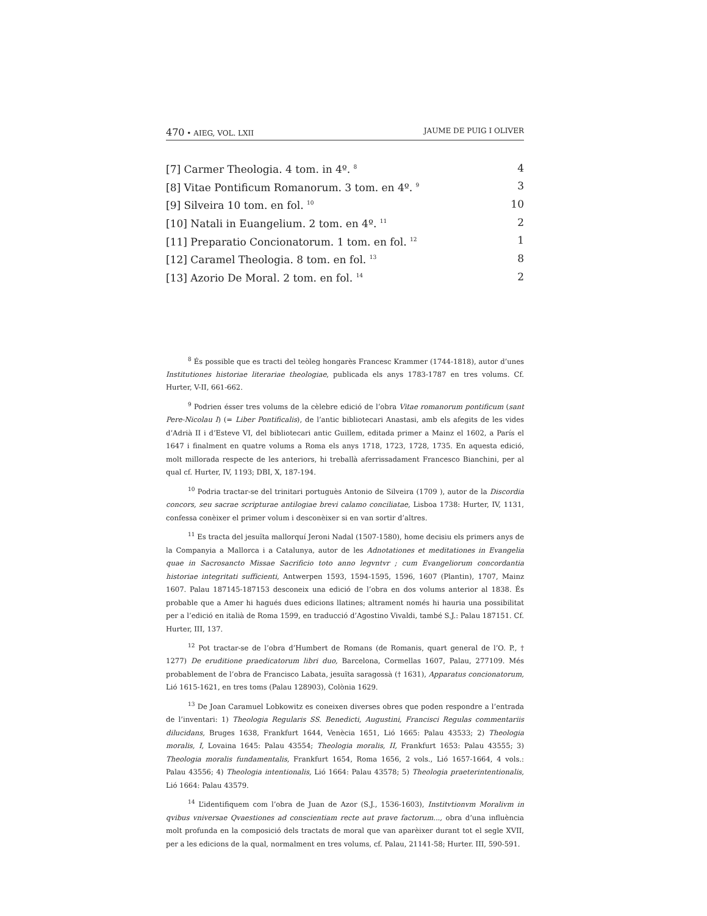470 • AIEG, VOL. LXII JAUME DE PUIG I OLIVER
| [7] Carmer Theologia. 4 tom. in 4º. <sup>8</sup> | 4 |
| [8] Vitae Pontificum Romanorum. 3 tom. en 4º. <sup>9</sup> | 3 |
| [9] Silveira 10 tom. en fol. <sup>10</sup> | 10 |
| [10] Natali in Euangelium. 2 tom. en 4º. <sup>11</sup> | 2 |
| [11] Preparatio Concionatorum. 1 tom. en fol. <sup>12</sup> | 1 |
| [12] Caramel Theologia. 8 tom. en fol. <sup>13</sup> | 8 |
| [13] Azorio De Moral. 2 tom. en fol. <sup>14</sup> | 2 |
<sup>8</sup> És possible que es tracti del teòleg hongarès Francesc Krammer (1744-1818), autor d’unes Institutiones historiae literariae theologiae, publicada els anys 1783-1787 en tres volums. Cf. Hurter, V-II, 661-662.
<sup>9</sup> Podrien ésser tres volums de la cèlebre edició de l’obra Vitae romanorum pontificum (sant Pere-Nicolau I) (= Liber Pontificalis), de l’antic bibliotecari Anastasi, amb els afegits de les vides d’Adrià II i d’Esteve VI, del bibliotecari antic Guillem, editada primer a Mainz el 1602, a París el 1647 i finalment en quatre volums a Roma els anys 1718, 1723, 1728, 1735. En aquesta edició, molt millorada respecte de les anteriors, hi treballà aferrissadament Francesco Bianchini, per al qual cf. Hurter, IV, 1193; DBI, X, 187-194.
<sup>10</sup> Podria tractar-se del trinitari portuguès Antonio de Silveira (1709 ), autor de la Discordia concors, seu sacrae scripturae antilogiae brevi calamo conciliatae, Lisboa 1738: Hurter, IV, 1131, confessa conèixer el primer volum i desconèixer si en van sortir d’altres.
<sup>11</sup> Es tracta del jesuïta mallorquí Jeroni Nadal (1507-1580), home decisiu els primers anys de la Companyia a Mallorca i a Catalunya, autor de les Adnotationes et meditationes in Evangelia quae in Sacrosancto Missae Sacrificio toto anno legvntvr ; cum Evangeliorum concordantia historiae integritati sufficienti, Antwerpen 1593, 1594-1595, 1596, 1607 (Plantin), 1707, Mainz 1607. Palau 187145-187153 desconeix una edició de l’obra en dos volums anterior al 1838. És probable que a Amer hi hagués dues edicions llatines; altrament només hi hauria una possibilitat per a l’edició en italià de Roma 1599, en traducció d’Agostino Vivaldi, també S.J.: Palau 187151. Cf. Hurter, III, 137.
<sup>12</sup> Pot tractar-se de l’obra d’Humbert de Romans (de Romanis, quart general de l’O. P., † 1277) De eruditione praedicatorum libri duo, Barcelona, Cormellas 1607, Palau, 277109. Més probablement de l’obra de Francisco Labata, jesuïta saragossà († 1631), Apparatus concionatorum, Lió 1615-1621, en tres toms (Palau 128903), Colònia 1629.
<sup>13</sup> De Joan Caramuel Lobkowitz es coneixen diverses obres que poden respondre a l’entrada de l’inventari: 1) Theologia Regularis SS. Benedicti, Augustini, Francisci Regulas commentariis dilucidans, Bruges 1638, Frankfurt 1644, Venècia 1651, Lió 1665: Palau 43533; 2) Theologia moralis, I, Lovaina 1645: Palau 43554; Theologia moralis, II, Frankfurt 1653: Palau 43555; 3) Theologia moralis fundamentalis, Frankfurt 1654, Roma 1656, 2 vols., Lió 1657-1664, 4 vols.: Palau 43556; 4) Theologia intentionalis, Lió 1664: Palau 43578; 5) Theologia praeterintentionalis, Lió 1664: Palau 43579.
<sup>14</sup> L’identifiquem com l’obra de Juan de Azor (S.J., 1536-1603), Institvtionvm Moralivm in qvibus vniversae Qvaestiones ad conscientiam recte aut prave factorum..., obra d’una influència molt profunda en la composició dels tractats de moral que van aparèixer durant tot el segle XVII, per a les edicions de la qual, normalment en tres volums, cf. Palau, 21141-58; Hurter. III, 590-591.